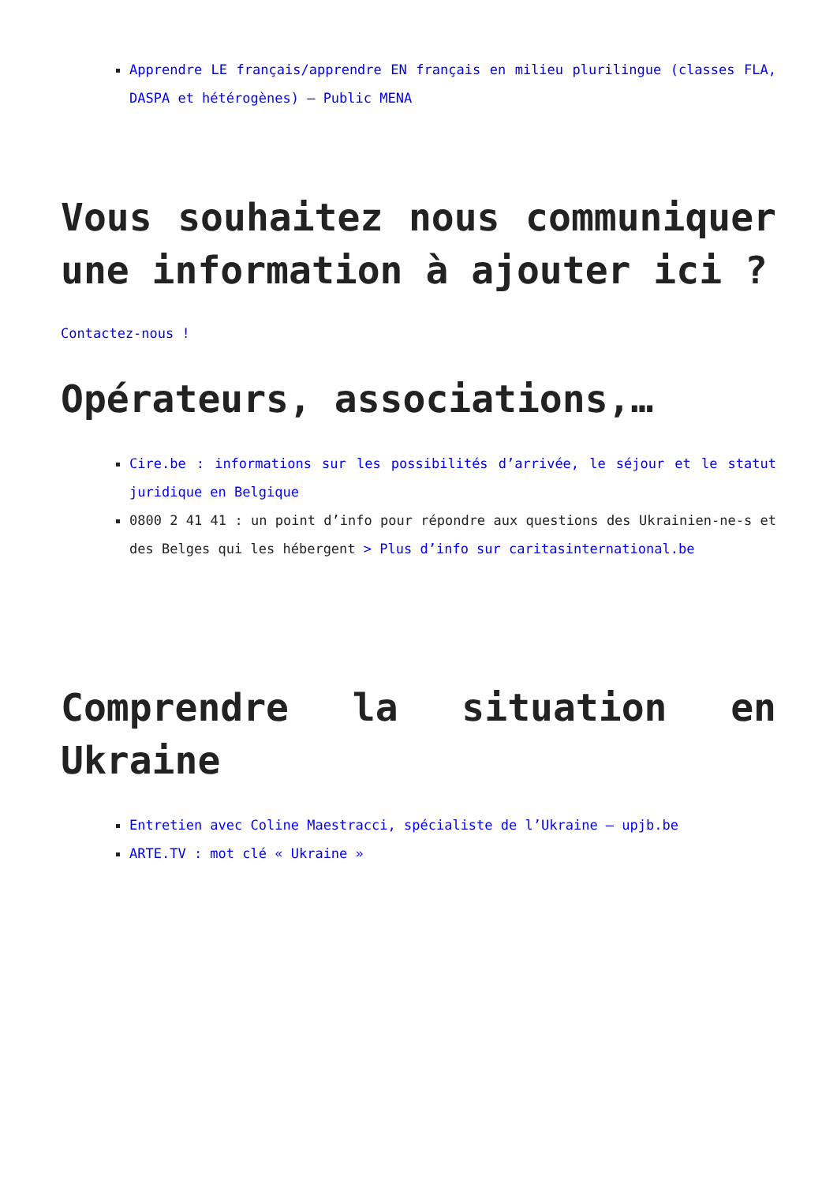Apprendre LE français/apprendre EN français en milieu plurilingue (classes FLA, DASPA et hétérogènes) – Public MENA
Vous souhaitez nous communiquer une information à ajouter ici ?
Contactez-nous !
Opérateurs, associations,…
Cire.be : informations sur les possibilités d’arrivée, le séjour et le statut juridique en Belgique
0800 2 41 41 : un point d’info pour répondre aux questions des Ukrainien-ne-s et des Belges qui les hébergent > Plus d’info sur caritasinternational.be
Comprendre la situation en Ukraine
Entretien avec Coline Maestracci, spécialiste de l’Ukraine – upjb.be
ARTE.TV : mot clé « Ukraine »